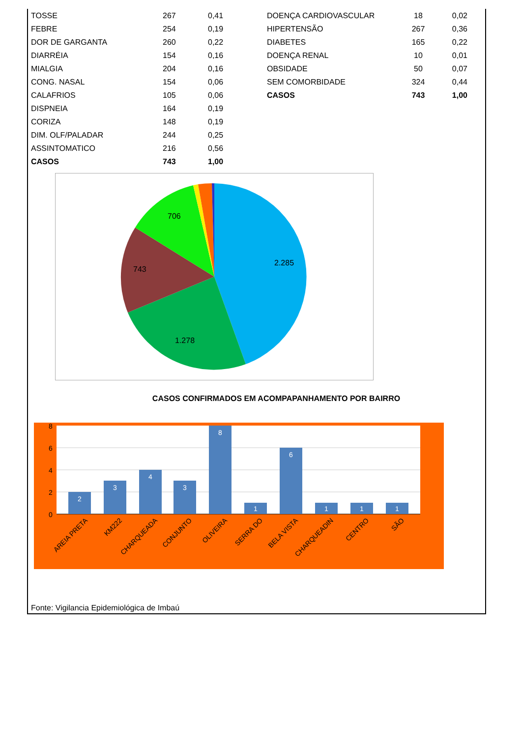| TOSSE | 267 | 0,41 |
| FEBRE | 254 | 0,19 |
| DOR DE GARGANTA | 260 | 0,22 |
| DIARRÉIA | 154 | 0,16 |
| MIALGIA | 204 | 0,16 |
| CONG. NASAL | 154 | 0,06 |
| CALAFRIOS | 105 | 0,06 |
| DISPNEIA | 164 | 0,19 |
| CORIZA | 148 | 0,19 |
| DIM. OLF/PALADAR | 244 | 0,25 |
| ASSINTOMATICO | 216 | 0,56 |
| CASOS | 743 | 1,00 |
| DOENÇA CARDIOVASCULAR | 18 | 0,02 |
| HIPERTENSÃO | 267 | 0,36 |
| DIABETES | 165 | 0,22 |
| DOENÇA RENAL | 10 | 0,01 |
| OBSIDADE | 50 | 0,07 |
| SEM COMORBIDADE | 324 | 0,44 |
| CASOS | 743 | 1,00 |
2.285
1.278
743
706
CASOS CONFIRMADOS EM ACOMPAPANHAMENTO POR BAIRRO
8
6
4
2
0
2
3
4
3
8
1
6
1
1
1
AREIA PRETA
KM222
CHARQUEADA
CONJUNTO
OLIVEIRA
SERRA DO
BELA VISTA
CHARQUEADIN
CENTRO
SÃO
Fonte: Vigilancia Epidemiológica de Imbaú